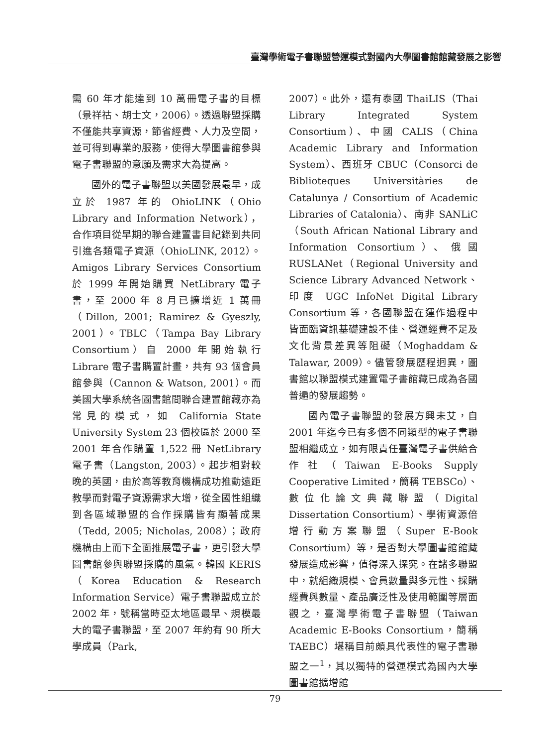臺灣學術電子書聯盟營運模式對國內大學圖書館館藏發展之影響
需 60 年才能達到 10 萬冊電子書的目標（景祥祜、胡士文，2006）。透過聯盟採購不僅能共享資源，節省經費、人力及空間，並可得到專業的服務，使得大學圖書館參與電子書聯盟的意願及需求大為提高。
國外的電子書聯盟以美國發展最早，成立於 1987 年的 OhioLINK（Ohio Library and Information Network），合作項目從早期的聯合建置書目紀錄到共同引進各類電子資源（OhioLINK, 2012）。Amigos Library Services Consortium 於 1999 年開始購買 NetLibrary 電子書，至 2000 年 8 月已擴增近 1 萬冊（Dillon, 2001; Ramirez & Gyeszly, 2001）。TBLC（Tampa Bay Library Consortium）自 2000 年開始執行 Librare 電子書購置計畫，共有 93 個會員館參與（Cannon & Watson, 2001）。而美國大學系統各圖書館間聯合建置館藏亦為常見的模式，如 California State University System 23 個校區於 2000 至 2001 年合作購置 1,522 冊 NetLibrary 電子書（Langston, 2003）。起步相對較晚的英國，由於高等教育機構成功推動遠距教學而對電子資源需求大增，從全國性組織到各區域聯盟的合作採購皆有顯著成果（Tedd, 2005; Nicholas, 2008）；政府機構由上而下全面推展電子書，更引發大學圖書館參與聯盟採購的風氣。韓國 KERIS（Korea Education & Research Information Service）電子書聯盟成立於 2002 年，號稱當時亞太地區最早、規模最大的電子書聯盟，至 2007 年約有 90 所大學成員（Park,
2007）。此外，還有泰國 ThaiLIS（Thai Library Integrated System Consortium）、中國 CALIS（China Academic Library and Information System）、西班牙 CBUC（Consorci de Biblioteques Universitàries de Catalunya / Consortium of Academic Libraries of Catalonia）、南非 SANLiC（South African National Library and Information Consortium）、俄國 RUSLANet（Regional University and Science Library Advanced Network、印度 UGC InfoNet Digital Library Consortium 等，各國聯盟在運作過程中皆面臨資訊基礎建設不佳、營運經費不足及文化背景差異等阻礙（Moghaddam & Talawar, 2009）。儘管發展歷程迥異，圖書館以聯盟模式建置電子書館藏已成為各國普遍的發展趨勢。
國內電子書聯盟的發展方興未艾，自 2001 年迄今已有多個不同類型的電子書聯盟相繼成立，如有限責任臺灣電子書供給合作社（Taiwan E-Books Supply Cooperative Limited，簡稱 TEBSCo）、數位化論文典藏聯盟（Digital Dissertation Consortium）、學術資源倍增行動方案聯盟（Super E-Book Consortium）等，是否對大學圖書館館藏發展造成影響，值得深入探究。在諸多聯盟中，就組織規模、會員數量與多元性、採購經費與數量、產品廣泛性及使用範圍等層面觀之，臺灣學術電子書聯盟（Taiwan Academic E-Books Consortium，簡稱 TAEBC）堪稱目前頗具代表性的電子書聯盟之一<sup>1</sup>，其以獨特的營運模式為國內大學圖書館擴增館
79